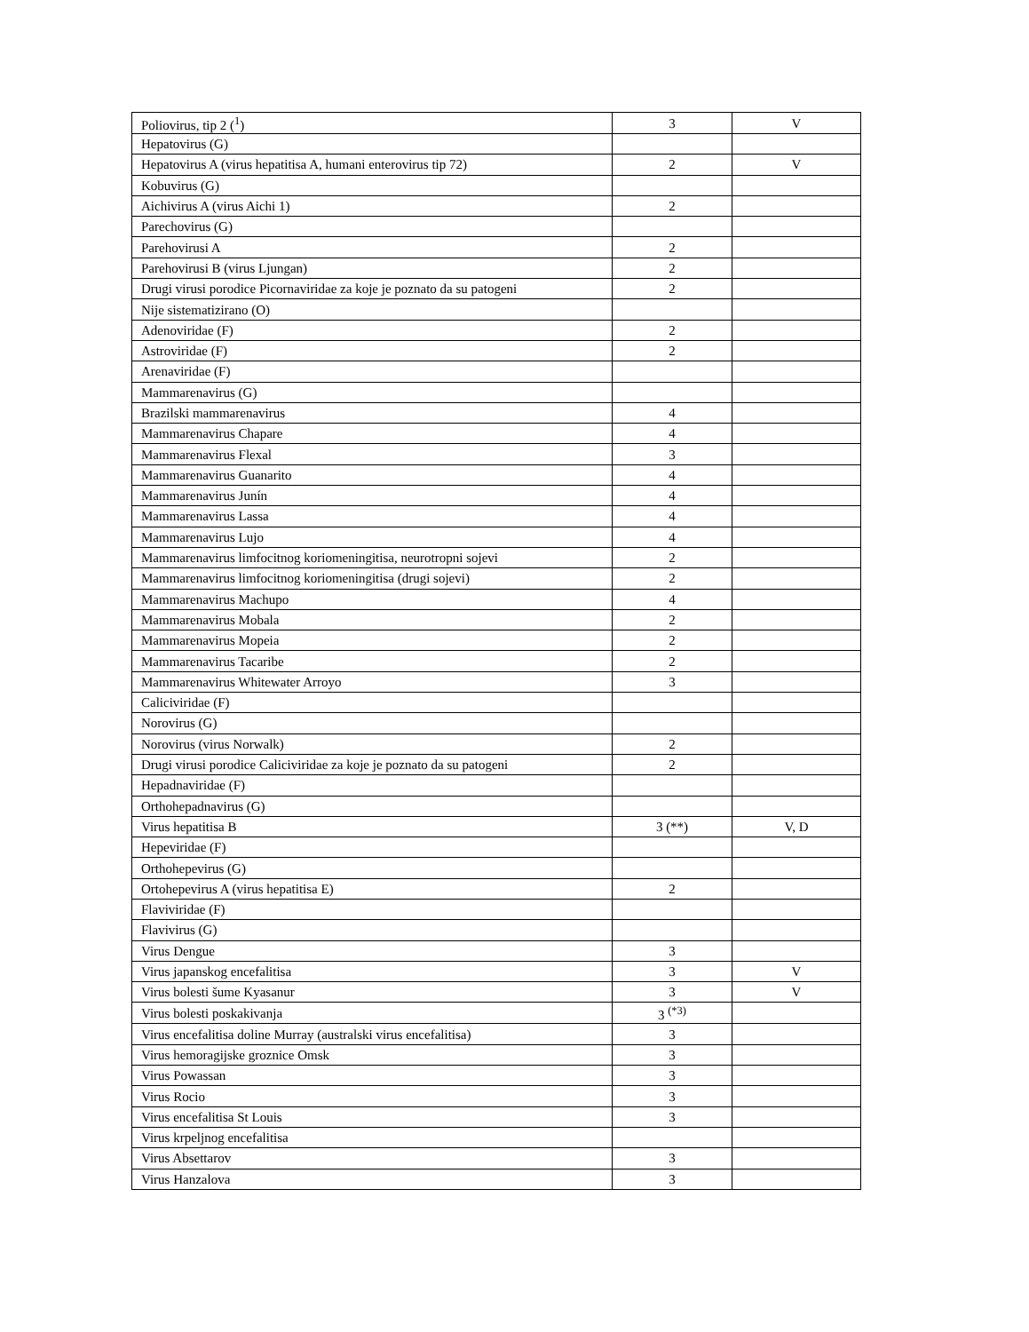| Poliovirus, tip 2 (<sup>1</sup>) | 3 | V |
| Hepatovirus (G) | | |
| Hepatovirus A (virus hepatitisa A, humani enterovirus tip 72) | 2 | V |
| Kobuvirus (G) | | |
| Aichivirus A (virus Aichi 1) | 2 | |
| Parechovirus (G) | | |
| Parehovirusi A | 2 | |
| Parehovirusi B (virus Ljungan) | 2 | |
| Drugi virusi porodice Picornaviridae za koje je poznato da su patogeni | 2 | |
| Nije sistematizirano (O) | | |
| Adenoviridae (F) | 2 | |
| Astroviridae (F) | 2 | |
| Arenaviridae (F) | | |
| Mammarenavirus (G) | | |
| Brazilski mammarenavirus | 4 | |
| Mammarenavirus Chapare | 4 | |
| Mammarenavirus Flexal | 3 | |
| Mammarenavirus Guanarito | 4 | |
| Mammarenavirus Junín | 4 | |
| Mammarenavirus Lassa | 4 | |
| Mammarenavirus Lujo | 4 | |
| Mammarenavirus limfocitnog koriomeningitisa, neurotropni sojevi | 2 | |
| Mammarenavirus limfocitnog koriomeningitisa (drugi sojevi) | 2 | |
| Mammarenavirus Machupo | 4 | |
| Mammarenavirus Mobala | 2 | |
| Mammarenavirus Mopeia | 2 | |
| Mammarenavirus Tacaribe | 2 | |
| Mammarenavirus Whitewater Arroyo | 3 | |
| Caliciviridae (F) | | |
| Norovirus (G) | | |
| Norovirus (virus Norwalk) | 2 | |
| Drugi virusi porodice Caliciviridae za koje je poznato da su patogeni | 2 | |
| Hepadnaviridae (F) | | |
| Orthohepadnavirus (G) | | |
| Virus hepatitisa B | 3 (**) | V, D |
| Hepeviridae (F) | | |
| Orthohepevirus (G) | | |
| Ortohepevirus A (virus hepatitisa E) | 2 | |
| Flaviviridae (F) | | |
| Flavivirus (G) | | |
| Virus Dengue | 3 | |
| Virus japanskog encefalitisa | 3 | V |
| Virus bolesti šume Kyasanur | 3 | V |
| Virus bolesti poskakivanja | 3 <sup>(*3)</sup> | |
| Virus encefalitisa doline Murray (australski virus encefalitisa) | 3 | |
| Virus hemoragijske groznice Omsk | 3 | |
| Virus Powassan | 3 | |
| Virus Rocio | 3 | |
| Virus encefalitisa St Louis | 3 | |
| Virus krpeljnog encefalitisa | | |
| Virus Absettarov | 3 | |
| Virus Hanzalova | 3 | |